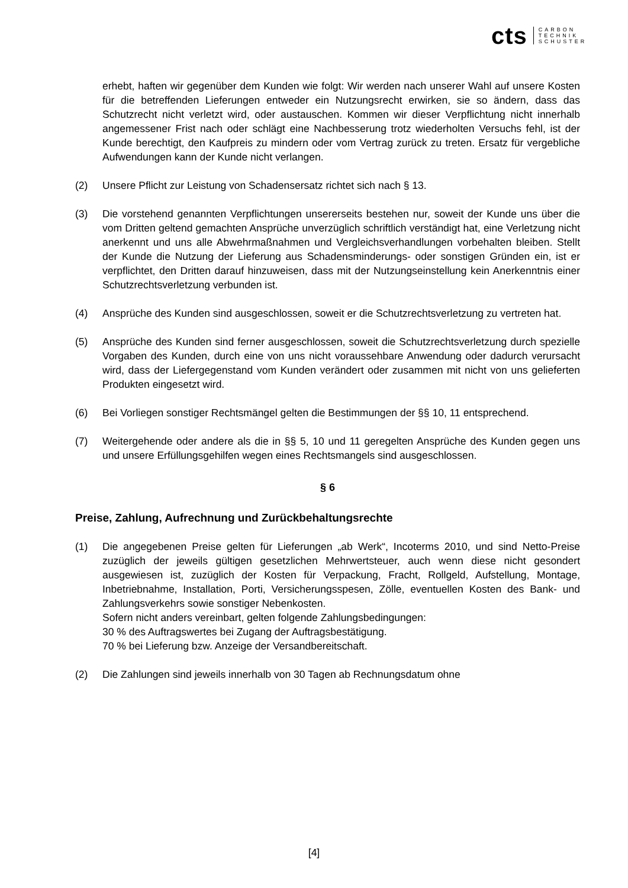cts CARBON
TECHNIK
SCHUSTER
erhebt, haften wir gegenüber dem Kunden wie folgt: Wir werden nach unserer Wahl auf unsere Kosten für die betreffenden Lieferungen entweder ein Nutzungsrecht erwirken, sie so ändern, dass das Schutzrecht nicht verletzt wird, oder austauschen. Kommen wir dieser Verpflichtung nicht innerhalb angemessener Frist nach oder schlägt eine Nachbesserung trotz wiederholten Versuchs fehl, ist der Kunde berechtigt, den Kaufpreis zu mindern oder vom Vertrag zurück zu treten. Ersatz für vergebliche Aufwendungen kann der Kunde nicht verlangen.
(2) Unsere Pflicht zur Leistung von Schadensersatz richtet sich nach § 13.
(3) Die vorstehend genannten Verpflichtungen unsererseits bestehen nur, soweit der Kunde uns über die vom Dritten geltend gemachten Ansprüche unverzüglich schriftlich verständigt hat, eine Verletzung nicht anerkennt und uns alle Abwehrmaßnahmen und Vergleichsverhandlungen vorbehalten bleiben. Stellt der Kunde die Nutzung der Lieferung aus Schadensminderungs- oder sonstigen Gründen ein, ist er verpflichtet, den Dritten darauf hinzuweisen, dass mit der Nutzungseinstellung kein Anerkenntnis einer Schutzrechtsverletzung verbunden ist.
(4) Ansprüche des Kunden sind ausgeschlossen, soweit er die Schutzrechtsverletzung zu vertreten hat.
(5) Ansprüche des Kunden sind ferner ausgeschlossen, soweit die Schutzrechtsverletzung durch spezielle Vorgaben des Kunden, durch eine von uns nicht voraussehbare Anwendung oder dadurch verursacht wird, dass der Liefergegenstand vom Kunden verändert oder zusammen mit nicht von uns gelieferten Produkten eingesetzt wird.
(6) Bei Vorliegen sonstiger Rechtsmängel gelten die Bestimmungen der §§ 10, 11 entsprechend.
(7) Weitergehende oder andere als die in §§ 5, 10 und 11 geregelten Ansprüche des Kunden gegen uns und unsere Erfüllungsgehilfen wegen eines Rechtsmangels sind ausgeschlossen.
§ 6
Preise, Zahlung, Aufrechnung und Zurückbehaltungsrechte
(1) Die angegebenen Preise gelten für Lieferungen „ab Werk“, Incoterms 2010, und sind Netto-Preise zuzüglich der jeweils gültigen gesetzlichen Mehrwertsteuer, auch wenn diese nicht gesondert ausgewiesen ist, zuzüglich der Kosten für Verpackung, Fracht, Rollgeld, Aufstellung, Montage, Inbetriebnahme, Installation, Porti, Versicherungsspesen, Zölle, eventuellen Kosten des Bank- und Zahlungsverkehrs sowie sonstiger Nebenkosten.
Sofern nicht anders vereinbart, gelten folgende Zahlungsbedingungen:
30 % des Auftragswertes bei Zugang der Auftragsbestätigung.
70 % bei Lieferung bzw. Anzeige der Versandbereitschaft.
(2) Die Zahlungen sind jeweils innerhalb von 30 Tagen ab Rechnungsdatum ohne
[4]